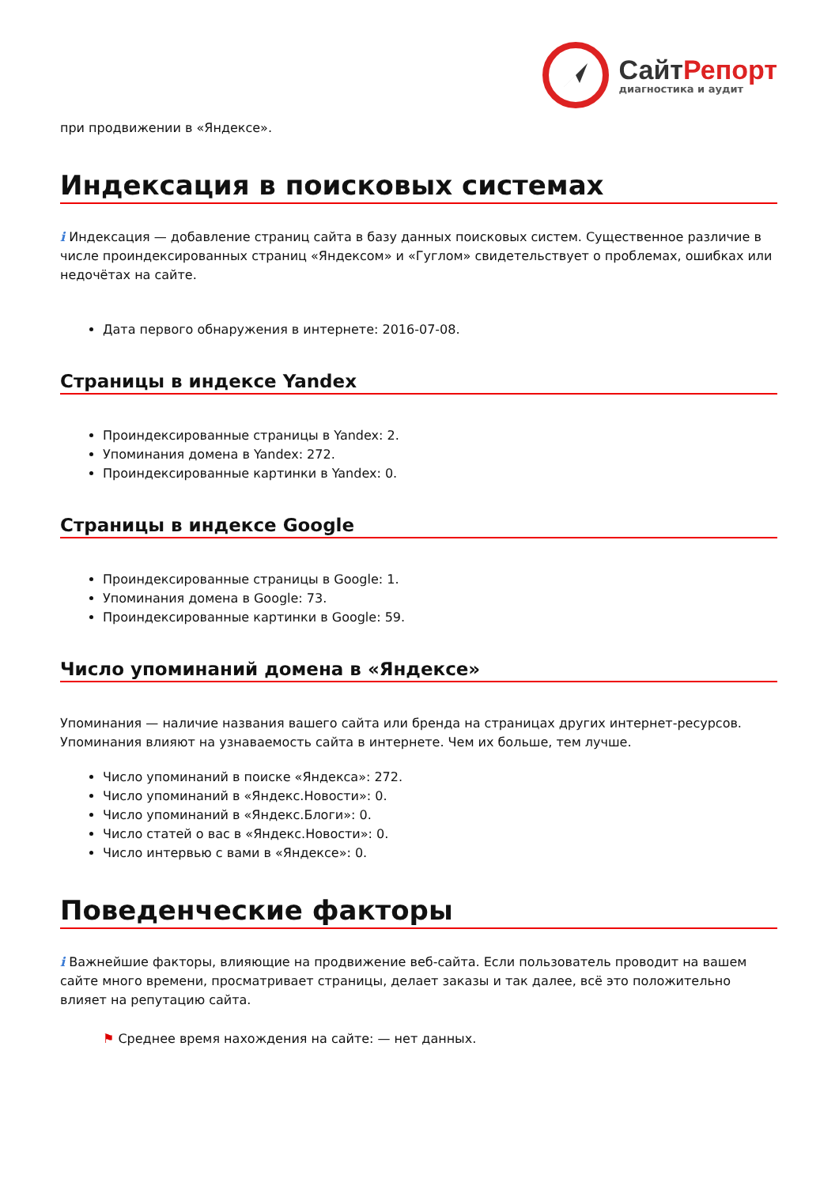СайтРепорт
диагностика и аудит
при продвижении в «Яндексе».
Индексация в поисковых системах
i Индексация — добавление страниц сайта в базу данных поисковых систем. Существенное различие в числе проиндексированных страниц «Яндексом» и «Гуглом» свидетельствует о проблемах, ошибках или недочётах на сайте.
Дата первого обнаружения в интернете: 2016-07-08.
Страницы в индексе Yandex
Проиндексированные страницы в Yandex: 2.
Упоминания домена в Yandex: 272.
Проиндексированные картинки в Yandex: 0.
Страницы в индексе Google
Проиндексированные страницы в Google: 1.
Упоминания домена в Google: 73.
Проиндексированные картинки в Google: 59.
Число упоминаний домена в «Яндексе»
Упоминания — наличие названия вашего сайта или бренда на страницах других интернет-ресурсов. Упоминания влияют на узнаваемость сайта в интернете. Чем их больше, тем лучше.
Число упоминаний в поиске «Яндекса»: 272.
Число упоминаний в «Яндекс.Новости»: 0.
Число упоминаний в «Яндекс.Блоги»: 0.
Число статей о вас в «Яндекс.Новости»: 0.
Число интервью с вами в «Яндексе»: 0.
Поведенческие факторы
i Важнейшие факторы, влияющие на продвижение веб-сайта. Если пользователь проводит на вашем сайте много времени, просматривает страницы, делает заказы и так далее, всё это положительно влияет на репутацию сайта.
⚑ Среднее время нахождения на сайте: — нет данных.